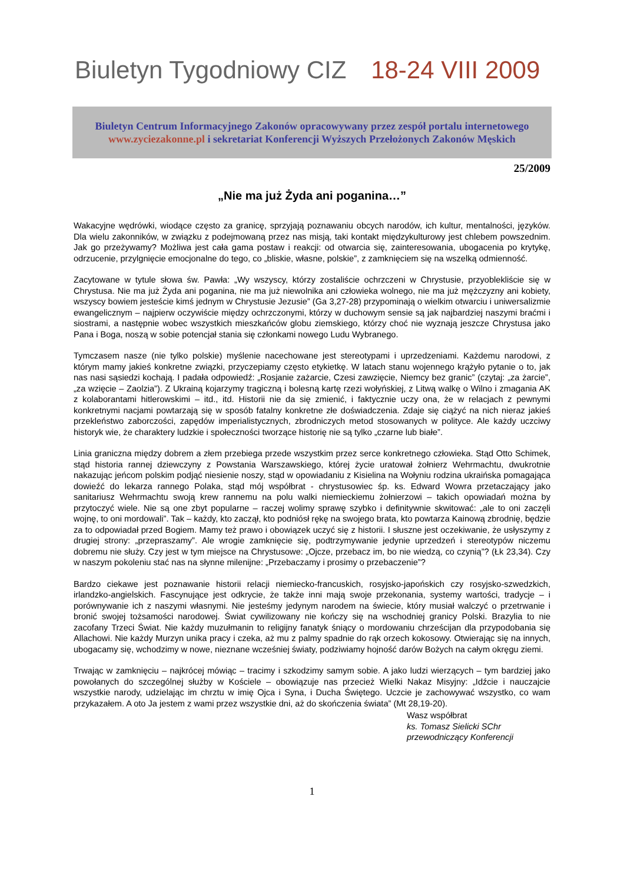Biuletyn Tygodniowy CIZ 18-24 VIII 2009
Biuletyn Centrum Informacyjnego Zakonów opracowywany przez zespół portalu internetowego
www.zyciezakonne.pl i sekretariat Konferencji Wyższych Przełożonych Zakonów Męskich
25/2009
„Nie ma już Żyda ani poganina…”
Wakacyjne wędrówki, wiodące często za granicę, sprzyjają poznawaniu obcych narodów, ich kultur, mentalności, języków. Dla wielu zakonników, w związku z podejmowaną przez nas misją, taki kontakt międzykulturowy jest chlebem powszednim. Jak go przeżywamy? Możliwa jest cała gama postaw i reakcji: od otwarcia się, zainteresowania, ubogacenia po krytykę, odrzucenie, przylgnięcie emocjonalne do tego, co „bliskie, własne, polskie”, z zamknięciem się na wszelką odmienność.
Zacytowane w tytule słowa św. Pawła: „Wy wszyscy, którzy zostaliście ochrzczeni w Chrystusie, przyoblekliście się w Chrystusa. Nie ma już Żyda ani poganina, nie ma już niewolnika ani człowieka wolnego, nie ma już mężczyzny ani kobiety, wszyscy bowiem jesteście kimś jednym w Chrystusie Jezusie” (Ga 3,27-28) przypominają o wielkim otwarciu i uniwersalizmie ewangelicznym – najpierw oczywiście między ochrzczonymi, którzy w duchowym sensie są jak najbardziej naszymi braćmi i siostrami, a następnie wobec wszystkich mieszkańców globu ziemskiego, którzy choć nie wyznają jeszcze Chrystusa jako Pana i Boga, noszą w sobie potencjał stania się członkami nowego Ludu Wybranego.
Tymczasem nasze (nie tylko polskie) myślenie nacechowane jest stereotypami i uprzedzeniami. Każdemu narodowi, z którym mamy jakieś konkretne związki, przyczepiamy często etykietkę. W latach stanu wojennego krążyło pytanie o to, jak nas nasi sąsiedzi kochają. I padała odpowiedź: „Rosjanie zażarcie, Czesi zawzięcie, Niemcy bez granic” (czytaj: „za żarcie”, „za wzięcie – Zaolzia”). Z Ukrainą kojarzymy tragiczną i bolesną kartę rzezi wołyńskiej, z Litwą walkę o Wilno i zmagania AK z kolaborantami hitlerowskimi – itd., itd. Historii nie da się zmienić, i faktycznie uczy ona, że w relacjach z pewnymi konkretnymi nacjami powtarzają się w sposób fatalny konkretne złe doświadczenia. Zdaje się ciążyć na nich nieraz jakieś przekleństwo zaborczości, zapędów imperialistycznych, zbrodniczych metod stosowanych w polityce. Ale każdy uczciwy historyk wie, że charaktery ludzkie i społeczności tworzące historię nie są tylko „czarne lub białe”.
Linia graniczna między dobrem a złem przebiega przede wszystkim przez serce konkretnego człowieka. Stąd Otto Schimek, stąd historia rannej dziewczyny z Powstania Warszawskiego, której życie uratował żołnierz Wehrmachtu, dwukrotnie nakazując jeńcom polskim podjąć niesienie noszy, stąd w opowiadaniu z Kisielina na Wołyniu rodzina ukraińska pomagająca dowieźć do lekarza rannego Polaka, stąd mój współbrat - chrystusowiec śp. ks. Edward Wowra przetaczający jako sanitariusz Wehrmachtu swoją krew rannemu na polu walki niemieckiemu żołnierzowi – takich opowiadań można by przytoczyć wiele. Nie są one zbyt popularne – raczej wolimy sprawę szybko i definitywnie skwitować: „ale to oni zaczęli wojnę, to oni mordowali”. Tak – każdy, kto zaczął, kto podniósł rękę na swojego brata, kto powtarza Kainową zbrodnię, będzie za to odpowiadał przed Bogiem. Mamy też prawo i obowiązek uczyć się z historii. I słuszne jest oczekiwanie, że usłyszymy z drugiej strony: „przepraszamy”. Ale wrogie zamknięcie się, podtrzymywanie jedynie uprzedzeń i stereotypów niczemu dobremu nie służy. Czy jest w tym miejsce na Chrystusowe: „Ojcze, przebacz im, bo nie wiedzą, co czynią”? (Łk 23,34). Czy w naszym pokoleniu stać nas na słynne milenijne: „Przebaczamy i prosimy o przebaczenie”?
Bardzo ciekawe jest poznawanie historii relacji niemiecko-francuskich, rosyjsko-japońskich czy rosyjsko-szwedzkich, irlandzko-angielskich. Fascynujące jest odkrycie, że także inni mają swoje przekonania, systemy wartości, tradycje – i porównywanie ich z naszymi własnymi. Nie jesteśmy jedynym narodem na świecie, który musiał walczyć o przetrwanie i bronić swojej tożsamości narodowej. Świat cywilizowany nie kończy się na wschodniej granicy Polski. Brazylia to nie zacofany Trzeci Świat. Nie każdy muzułmanin to religijny fanatyk śniący o mordowaniu chrześcijan dla przypodobania się Allachowi. Nie każdy Murzyn unika pracy i czeka, aż mu z palmy spadnie do rąk orzech kokosowy. Otwierając się na innych, ubogacamy się, wchodzimy w nowe, nieznane wcześniej światy, podziwiamy hojność darów Bożych na całym okręgu ziemi.
Trwając w zamknięciu – najkrócej mówiąc – tracimy i szkodzimy samym sobie. A jako ludzi wierzących – tym bardziej jako powołanych do szczególnej służby w Kościele – obowiązuje nas przecież Wielki Nakaz Misyjny: „Idźcie i nauczajcie wszystkie narody, udzielając im chrztu w imię Ojca i Syna, i Ducha Świętego. Uczcie je zachowywać wszystko, co wam przykazałem. A oto Ja jestem z wami przez wszystkie dni, aż do skończenia świata” (Mt 28,19-20).
Wasz współbrat
ks. Tomasz Sielicki SChr
przewodniczący Konferencji
1